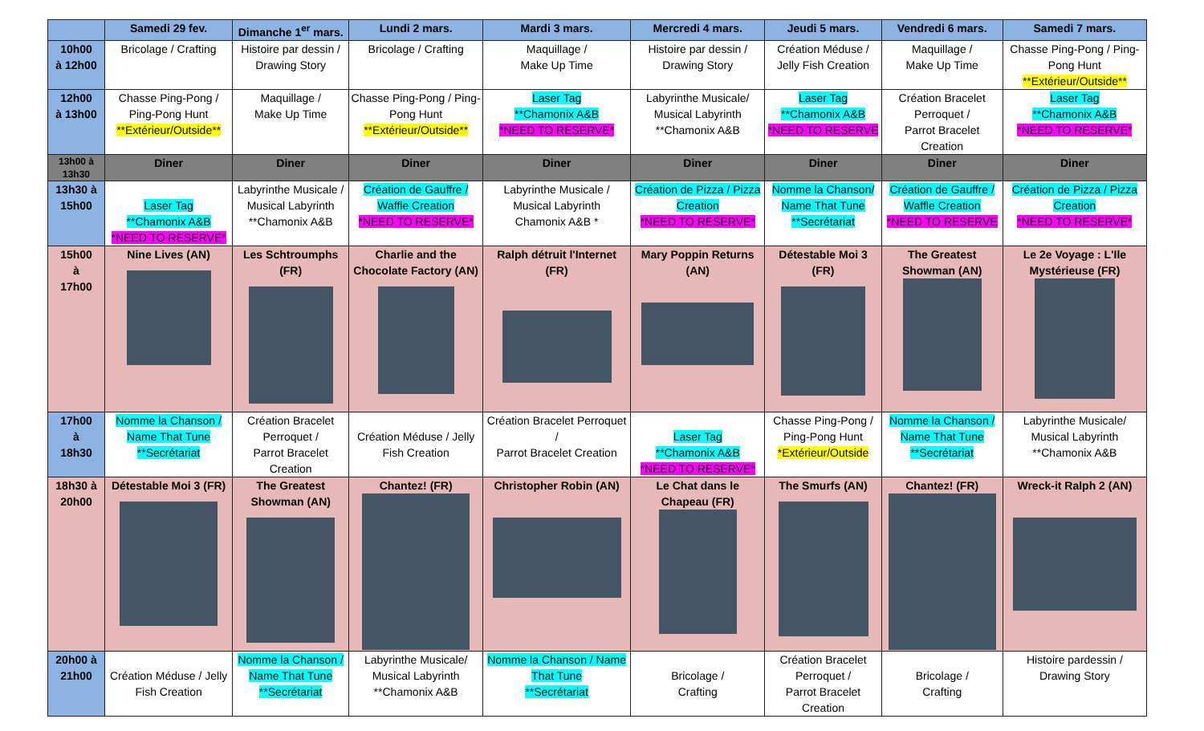| | Samedi 29 fev. | Dimanche 1<sup>er</sup> mars. | Lundi 2 mars. | Mardi 3 mars. | Mercredi 4 mars. | Jeudi 5 mars. | Vendredi 6 mars. | Samedi 7 mars. |
| --- | --- | --- | --- | --- | --- | --- | --- | --- |
| 10h00 à 12h00 | Bricolage / Crafting | Histoire par dessin / Drawing Story | Bricolage / Crafting | Maquillage / Make Up Time | Histoire par dessin / Drawing Story | Création Méduse / Jelly Fish Creation | Maquillage / Make Up Time | Chasse Ping-Pong / Ping-Pong Hunt **Extérieur/Outside** |
| 12h00 à 13h00 | Chasse Ping-Pong / Ping-Pong Hunt **Extérieur/Outside** | Maquillage / Make Up Time | Chasse Ping-Pong / Ping-Pong Hunt **Extérieur/Outside** | Laser Tag **Chamonix A&B *NEED TO RESERVE* | Labyrinthe Musicale/ Musical Labyrinth **Chamonix A&B | Laser Tag **Chamonix A&B *NEED TO RESERVE | Création Bracelet Perroquet / Parrot Bracelet Creation | Laser Tag **Chamonix A&B *NEED TO RESERVE* |
| 13h00 à 13h30 | Diner | Diner | Diner | Diner | Diner | Diner | Diner | Diner |
| 13h30 à 15h00 | Laser Tag **Chamonix A&B *NEED TO RESERVE* | Labyrinthe Musicale / Musical Labyrinth **Chamonix A&B | Création de Gauffre / Waffle Creation *NEED TO RESERVE* | Labyrinthe Musicale / Musical Labyrinth Chamonix A&B * | Création de Pizza / Pizza Creation *NEED TO RESERVE* | Nomme la Chanson/ Name That Tune **Secrétariat | Création de Gauffre / Waffle Creation *NEED TO RESERVE | Création de Pizza / Pizza Creation *NEED TO RESERVE* |
| 15h00 à 17h00 | Nine Lives (AN) | Les Schtroumphs (FR) | Charlie and the Chocolate Factory (AN) | Ralph détruit l'Internet (FR) | Mary Poppin Returns (AN) | Détestable Moi 3 (FR) | The Greatest Showman (AN) | Le 2e Voyage : L'Ile Mystérieuse (FR) |
| 17h00 à 18h30 | Nomme la Chanson / Name That Tune **Secrétariat | Création Bracelet Perroquet / Parrot Bracelet Creation | Création Méduse / Jelly Fish Creation | Création Bracelet Perroquet / Parrot Bracelet Creation | Laser Tag **Chamonix A&B *NEED TO RESERVE* | Chasse Ping-Pong / Ping-Pong Hunt *Extérieur/Outside | Nomme la Chanson / Name That Tune **Secrétariat | Labyrinthe Musicale/ Musical Labyrinth **Chamonix A&B |
| 18h30 à 20h00 | Détestable Moi 3 (FR) | The Greatest Showman (AN) | Chantez! (FR) | Christopher Robin (AN) | Le Chat dans le Chapeau (FR) | The Smurfs (AN) | Chantez! (FR) | Wreck-it Ralph 2 (AN) |
| 20h00 à 21h00 | Création Méduse / Jelly Fish Creation | Nomme la Chanson / Name That Tune **Secrétariat | Labyrinthe Musicale/ Musical Labyrinth **Chamonix A&B | Nomme la Chanson / Name That Tune **Secrétariat | Bricolage / Crafting | Création Bracelet Perroquet / Parrot Bracelet Creation | Bricolage / Crafting | Histoire pardessin / Drawing Story |